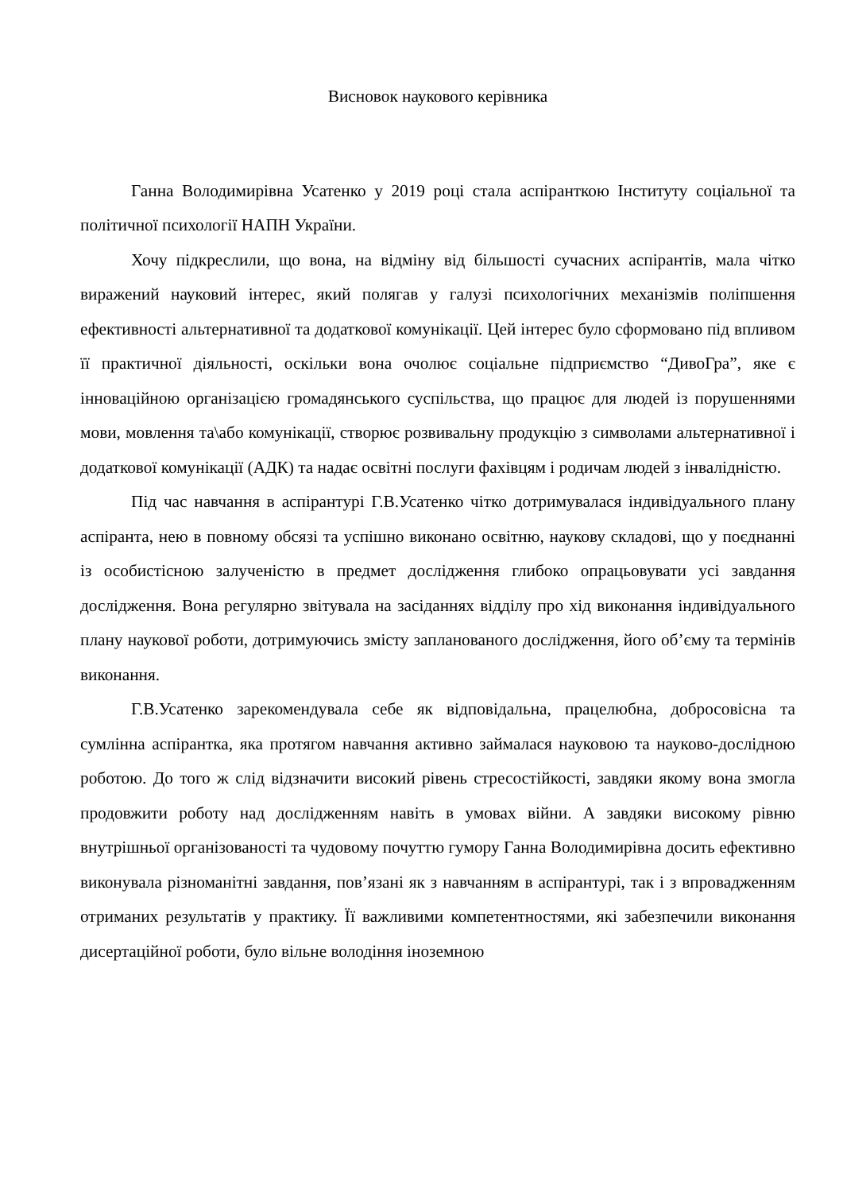Висновок наукового керівника
Ганна Володимирівна Усатенко у 2019 році стала аспіранткою Інституту соціальної та політичної психології НАПН України.
Хочу підкреслили, що вона, на відміну від більшості сучасних аспірантів, мала чітко виражений науковий інтерес, який полягав у галузі психологічних механізмів поліпшення ефективності альтернативної та додаткової комунікації. Цей інтерес було сформовано під впливом її практичної діяльності, оскільки вона очолює соціальне підприємство “ДивоГра”, яке є інноваційною організацією громадянського суспільства, що працює для людей із порушеннями мови, мовлення та\або комунікації, створює розвивальну продукцію з символами альтернативної і додаткової комунікації (АДК) та надає освітні послуги фахівцям і родичам людей з інвалідністю.
Під час навчання в аспірантурі Г.В.Усатенко чітко дотримувалася індивідуального плану аспіранта, нею в повному обсязі та успішно виконано освітню, наукову складові, що у поєднанні із особистісною залученістю в предмет дослідження глибоко опрацьовувати усі завдання дослідження. Вона регулярно звітувала на засіданнях відділу про хід виконання індивідуального плану наукової роботи, дотримуючись змісту запланованого дослідження, його об’єму та термінів виконання.
Г.В.Усатенко зарекомендувала себе як відповідальна, працелюбна, добросовісна та сумлінна аспірантка, яка протягом навчання активно займалася науковою та науково-дослідною роботою. До того ж слід відзначити високий рівень стресостійкості, завдяки якому вона змогла продовжити роботу над дослідженням навіть в умовах війни. А завдяки високому рівню внутрішньої організованості та чудовому почуттю гумору Ганна Володимирівна досить ефективно виконувала різноманітні завдання, пов’язані як з навчанням в аспірантурі, так і з впровадженням отриманих результатів у практику. Її важливими компетентностями, які забезпечили виконання дисертаційної роботи, було вільне володіння іноземною